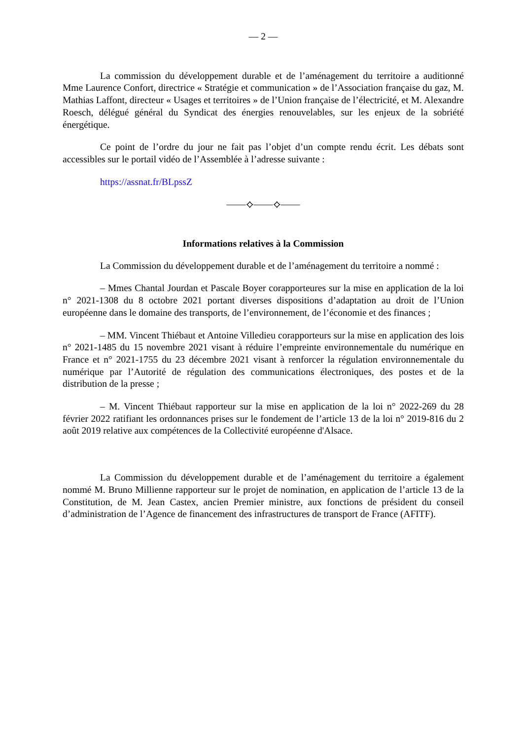— 2 —
La commission du développement durable et de l’aménagement du territoire a auditionné Mme Laurence Confort, directrice « Stratégie et communication » de l’Association française du gaz, M. Mathias Laffont, directeur « Usages et territoires » de l’Union française de l’électricité, et M. Alexandre Roesch, délégué général du Syndicat des énergies renouvelables, sur les enjeux de la sobriété énergétique.
Ce point de l’ordre du jour ne fait pas l’objet d’un compte rendu écrit. Les débats sont accessibles sur le portail vidéo de l’Assemblée à l’adresse suivante :
https://assnat.fr/BLpssZ
——⟡——⟡——
Informations relatives à la Commission
La Commission du développement durable et de l’aménagement du territoire a nommé :
– Mmes Chantal Jourdan et Pascale Boyer corapporteures sur la mise en application de la loi n° 2021-1308 du 8 octobre 2021 portant diverses dispositions d’adaptation au droit de l’Union européenne dans le domaine des transports, de l’environnement, de l’économie et des finances ;
– MM. Vincent Thiébaut et Antoine Villedieu corapporteurs sur la mise en application des lois n° 2021-1485 du 15 novembre 2021 visant à réduire l’empreinte environnementale du numérique en France et n° 2021-1755 du 23 décembre 2021 visant à renforcer la régulation environnementale du numérique par l’Autorité de régulation des communications électroniques, des postes et de la distribution de la presse ;
– M. Vincent Thiébaut rapporteur sur la mise en application de la loi n° 2022-269 du 28 février 2022 ratifiant les ordonnances prises sur le fondement de l’article 13 de la loi n° 2019-816 du 2 août 2019 relative aux compétences de la Collectivité européenne d'Alsace.
La Commission du développement durable et de l’aménagement du territoire a également nommé M. Bruno Millienne rapporteur sur le projet de nomination, en application de l’article 13 de la Constitution, de M. Jean Castex, ancien Premier ministre, aux fonctions de président du conseil d’administration de l’Agence de financement des infrastructures de transport de France (AFITF).